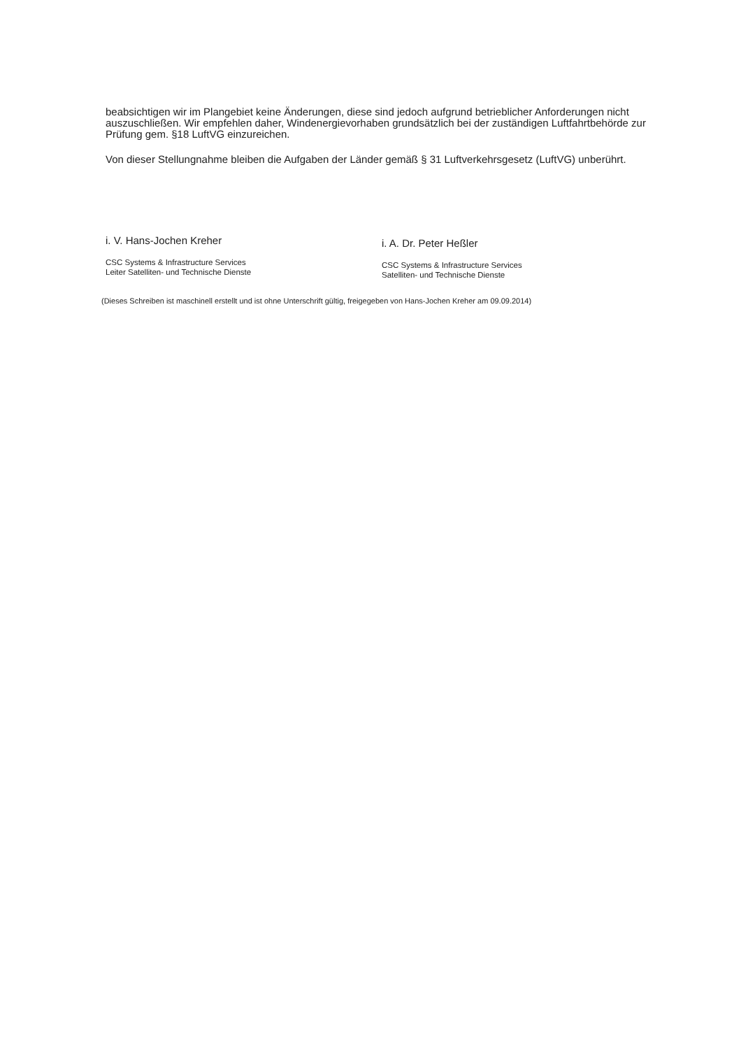beabsichtigen wir im Plangebiet keine Änderungen, diese sind jedoch aufgrund betrieblicher Anforderungen nicht auszuschließen. Wir empfehlen daher, Windenergievorhaben grundsätzlich bei der zuständigen Luftfahrtbehörde zur Prüfung gem. §18 LuftVG einzureichen.
Von dieser Stellungnahme bleiben die Aufgaben der Länder gemäß § 31 Luftverkehrsgesetz (LuftVG) unberührt.
i. V. Hans-Jochen Kreher
CSC Systems & Infrastructure Services
Leiter Satelliten- und Technische Dienste
i. A. Dr. Peter Heßler
CSC Systems & Infrastructure Services
Satelliten- und Technische Dienste
(Dieses Schreiben ist maschinell erstellt und ist ohne Unterschrift gültig, freigegeben von Hans-Jochen Kreher am 09.09.2014)